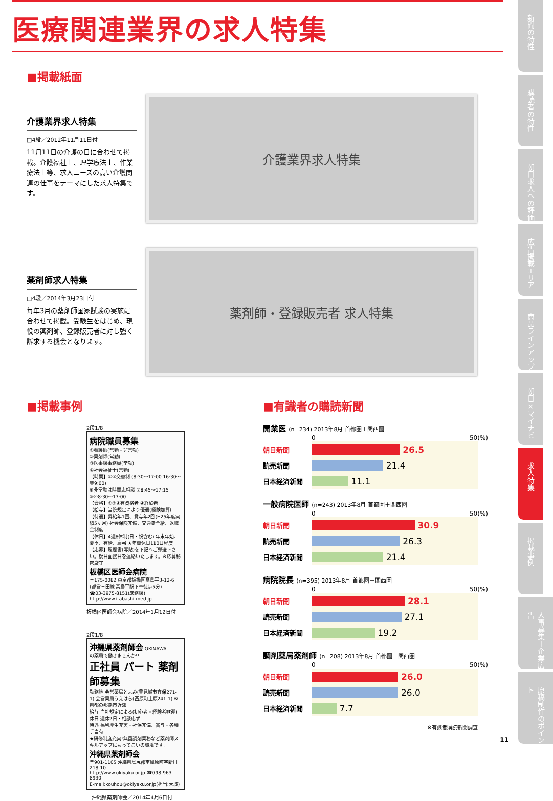医療関連業界の求人特集
■掲載紙面
介護業界求人特集
□4段／2012年11月11日付
11月11日の介護の日に合わせて掲載。介護福祉士、理学療法士、作業療法士等、求人ニーズの高い介護関連の仕事をテーマにした求人特集です。
介護業界求人特集
薬剤師求人特集
□4段／2014年3月23日付
毎年3月の薬剤師国家試験の実施に合わせて掲載。受験生をはじめ、現役の薬剤師、登録販売者に対し強く訴求する機会となります。
薬剤師・登録販売者 求人特集
■掲載事例
2段1/8
病院職員募集
①看護師(常勤・非常勤)
②薬剤師(常勤)
③医事課事務員(常勤)
④社会福祉士(常勤)
【時間】①②交替制 (8:30〜17:00 16:30〜翌9:00)
※非常勤は時間応相談 ②8:45〜17:15 ③④8:30〜17:00
【資格】①②④有資格者 ④経験者
【給与】当院規定により優遇(経験加算)
【待遇】昇給年1回、賞与年2回(H25年度実績5ヶ月) 社会保険完備、交通費全給、退職金制度
【休日】4週8休制(日・祝含む) 年末年始、夏季、有給、慶弔 ★年間休日110日程度
【応募】履歴書(写貼)を下記へご郵送下さい。後日面接日を連絡いたします。※応募秘密厳守
板橋区医師会病院
〒175-0082 東京都板橋区高島平3-12-6 (都営三田線 高島平駅下車徒歩5分)
☎03-3975-8151(庶務課)
http://www.itabashi-med.jp
板橋区医師会病院／2014年1月12日付
2段1/8
沖縄県薬剤師会 OKINAWA
の薬局で働きませんか!!
正社員 パート 薬剤師募集
勤務地 会営薬局とよみ(豊見城市宜保271-1) 会営薬局うえはら(西原町上原241-1) ※県都の那覇市近郊
給与 当社規定による(初心者・経験者歓迎)
休日 週休2日・相談応ず
待遇 福利厚生充実・社保完備、賞与・各種手当有
★研修制度充実!無菌調剤業務など薬剤師スキルアップにもってこいの環境です。
沖縄県薬剤師会
〒901-1105 沖縄県島尻郡南風原町字新川218-10
http://www.okiyaku.or.jp ☎098-963-8930
E-mail:kouhou@okiyaku.or.jp(担当:大城)
沖縄県薬剤師会／2014年4月6日付
■有識者の購読新聞
開業医 (n=234) 2013年8月 首都圏＋関西圏
0 50(%)
朝日新聞
26.5
読売新聞
21.4
日本経済新聞
11.1
一般病院医師 (n=243) 2013年8月 首都圏＋関西圏
0 50(%)
朝日新聞
30.9
読売新聞
26.3
日本経済新聞
21.4
病院院長 (n=395) 2013年8月 首都圏＋関西圏
0 50(%)
朝日新聞
28.1
読売新聞
27.1
日本経済新聞
19.2
調剤薬局薬剤師 (n=208) 2013年8月 首都圏＋関西圏
0 50(%)
朝日新聞
26.0
読売新聞
26.0
日本経済新聞
7.7
※有識者購読新聞調査
11
新聞の特性
購読者の特性
朝日求人への評価
広告掲載エリア
商品ラインアップ
朝日×マイナビ
求人特集
掲載事例
人事募集＋企業広告
原稿制作のポイント